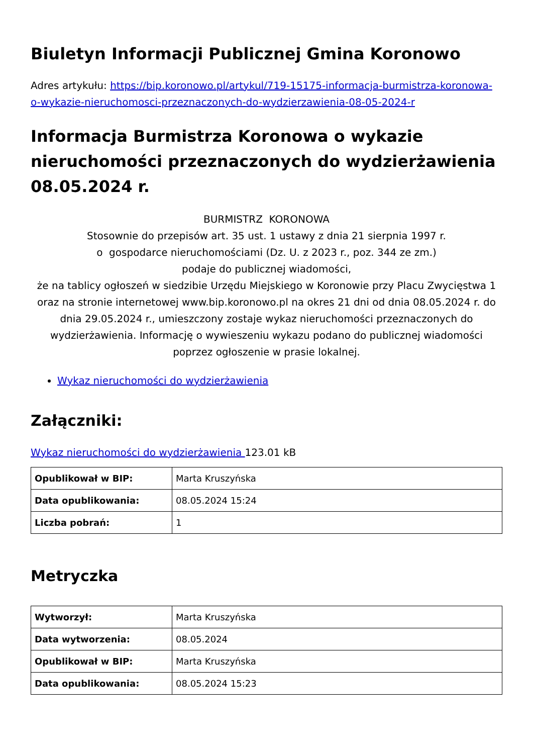Biuletyn Informacji Publicznej Gmina Koronowo
Adres artykułu: https://bip.koronowo.pl/artykul/719-15175-informacja-burmistrza-koronowa-o-wykazie-nieruchomosci-przeznaczonych-do-wydzierzawienia-08-05-2024-r
Informacja Burmistrza Koronowa o wykazie nieruchomości przeznaczonych do wydzierżawienia 08.05.2024 r.
BURMISTRZ KORONOWA
Stosownie do przepisów art. 35 ust. 1 ustawy z dnia 21 sierpnia 1997 r.
o gospodarce nieruchomościami (Dz. U. z 2023 r., poz. 344 ze zm.)
podaje do publicznej wiadomości,
że na tablicy ogłoszeń w siedzibie Urzędu Miejskiego w Koronowie przy Placu Zwycięstwa 1 oraz na stronie internetowej www.bip.koronowo.pl na okres 21 dni od dnia 08.05.2024 r. do dnia 29.05.2024 r., umieszczony zostaje wykaz nieruchomości przeznaczonych do wydzierżawienia. Informację o wywieszeniu wykazu podano do publicznej wiadomości poprzez ogłoszenie w prasie lokalnej.
Wykaz nieruchomości do wydzierżawienia
Załączniki:
Wykaz nieruchomości do wydzierżawienia 123.01 kB
| Opublikował w BIP: | Marta Kruszyńska |
| Data opublikowania: | 08.05.2024 15:24 |
| Liczba pobrań: | 1 |
Metryczka
| Wytworzył: | Marta Kruszyńska |
| Data wytworzenia: | 08.05.2024 |
| Opublikował w BIP: | Marta Kruszyńska |
| Data opublikowania: | 08.05.2024 15:23 |